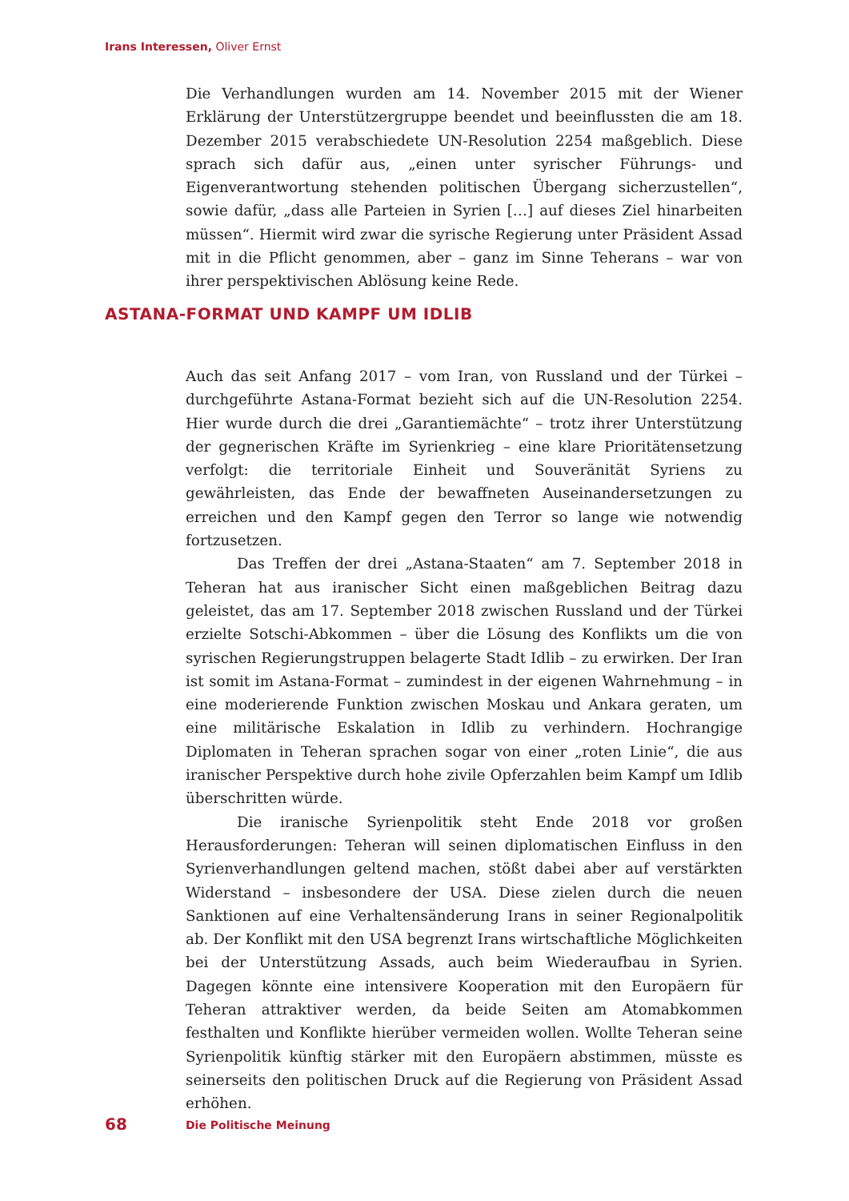Irans Interessen, Oliver Ernst
Die Verhandlungen wurden am 14. November 2015 mit der Wiener Erklärung der Unterstützergruppe beendet und beeinflussten die am 18. Dezember 2015 verabschiedete UN-Resolution 2254 maßgeblich. Diese sprach sich dafür aus, „einen unter syrischer Führungs- und Eigenverantwortung stehenden politischen Übergang sicherzustellen“, sowie dafür, „dass alle Parteien in Syrien […] auf dieses Ziel hinarbeiten müssen“. Hiermit wird zwar die syrische Regierung unter Präsident Assad mit in die Pflicht genommen, aber – ganz im Sinne Teherans – war von ihrer perspektivischen Ablösung keine Rede.
ASTANA-FORMAT UND KAMPF UM IDLIB
Auch das seit Anfang 2017 – vom Iran, von Russland und der Türkei – durchgeführte Astana-Format bezieht sich auf die UN-Resolution 2254. Hier wurde durch die drei „Garantiemächte“ – trotz ihrer Unterstützung der gegnerischen Kräfte im Syrienkrieg – eine klare Prioritätensetzung verfolgt: die territoriale Einheit und Souveränität Syriens zu gewährleisten, das Ende der bewaffneten Auseinandersetzungen zu erreichen und den Kampf gegen den Terror so lange wie notwendig fortzusetzen.
Das Treffen der drei „Astana-Staaten“ am 7. September 2018 in Teheran hat aus iranischer Sicht einen maßgeblichen Beitrag dazu geleistet, das am 17. September 2018 zwischen Russland und der Türkei erzielte Sotschi-Abkommen – über die Lösung des Konflikts um die von syrischen Regierungstruppen belagerte Stadt Idlib – zu erwirken. Der Iran ist somit im Astana-Format – zumindest in der eigenen Wahrnehmung – in eine moderierende Funktion zwischen Moskau und Ankara geraten, um eine militärische Eskalation in Idlib zu verhindern. Hochrangige Diplomaten in Teheran sprachen sogar von einer „roten Linie“, die aus iranischer Perspektive durch hohe zivile Opferzahlen beim Kampf um Idlib überschritten würde.
Die iranische Syrienpolitik steht Ende 2018 vor großen Herausforderungen: Teheran will seinen diplomatischen Einfluss in den Syrienverhandlungen geltend machen, stößt dabei aber auf verstärkten Widerstand – insbesondere der USA. Diese zielen durch die neuen Sanktionen auf eine Verhaltensänderung Irans in seiner Regionalpolitik ab. Der Konflikt mit den USA begrenzt Irans wirtschaftliche Möglichkeiten bei der Unterstützung Assads, auch beim Wiederaufbau in Syrien. Dagegen könnte eine intensivere Kooperation mit den Europäern für Teheran attraktiver werden, da beide Seiten am Atomabkommen festhalten und Konflikte hierüber vermeiden wollen. Wollte Teheran seine Syrienpolitik künftig stärker mit den Europäern abstimmen, müsste es seinerseits den politischen Druck auf die Regierung von Präsident Assad erhöhen.
68 Die Politische Meinung